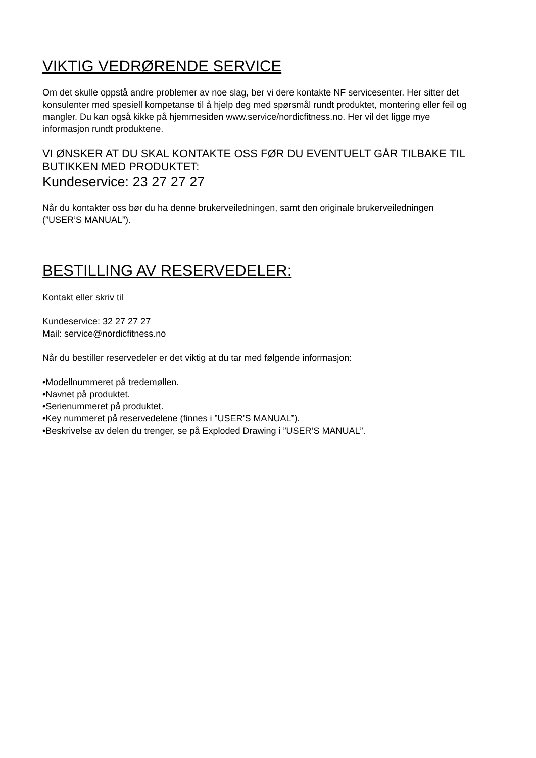VIKTIG VEDRØRENDE SERVICE
Om det skulle oppstå andre problemer av noe slag, ber vi dere kontakte NF servicesenter. Her sitter det konsulenter med spesiell kompetanse til å hjelp deg med spørsmål rundt produktet, montering eller feil og mangler. Du kan også kikke på hjemmesiden www.service/nordicfitness.no. Her vil det ligge mye informasjon rundt produktene.
VI ØNSKER AT DU SKAL KONTAKTE OSS FØR DU EVENTUELT GÅR TILBAKE TIL BUTIKKEN MED PRODUKTET:
Kundeservice: 23 27 27 27
Når du kontakter oss bør du ha denne brukerveiledningen, samt den originale brukerveiledningen (”USER’S MANUAL”).
BESTILLING AV RESERVEDELER:
Kontakt eller skriv til
Kundeservice: 32 27 27 27
Mail: service@nordicfitness.no
Når du bestiller reservedeler er det viktig at du tar med følgende informasjon:
•Modellnummeret på tredemøllen.
•Navnet på produktet.
•Serienummeret på produktet.
•Key nummeret på reservedelene (finnes i ”USER’S MANUAL”).
•Beskrivelse av delen du trenger, se på Exploded Drawing i ”USER’S MANUAL”.